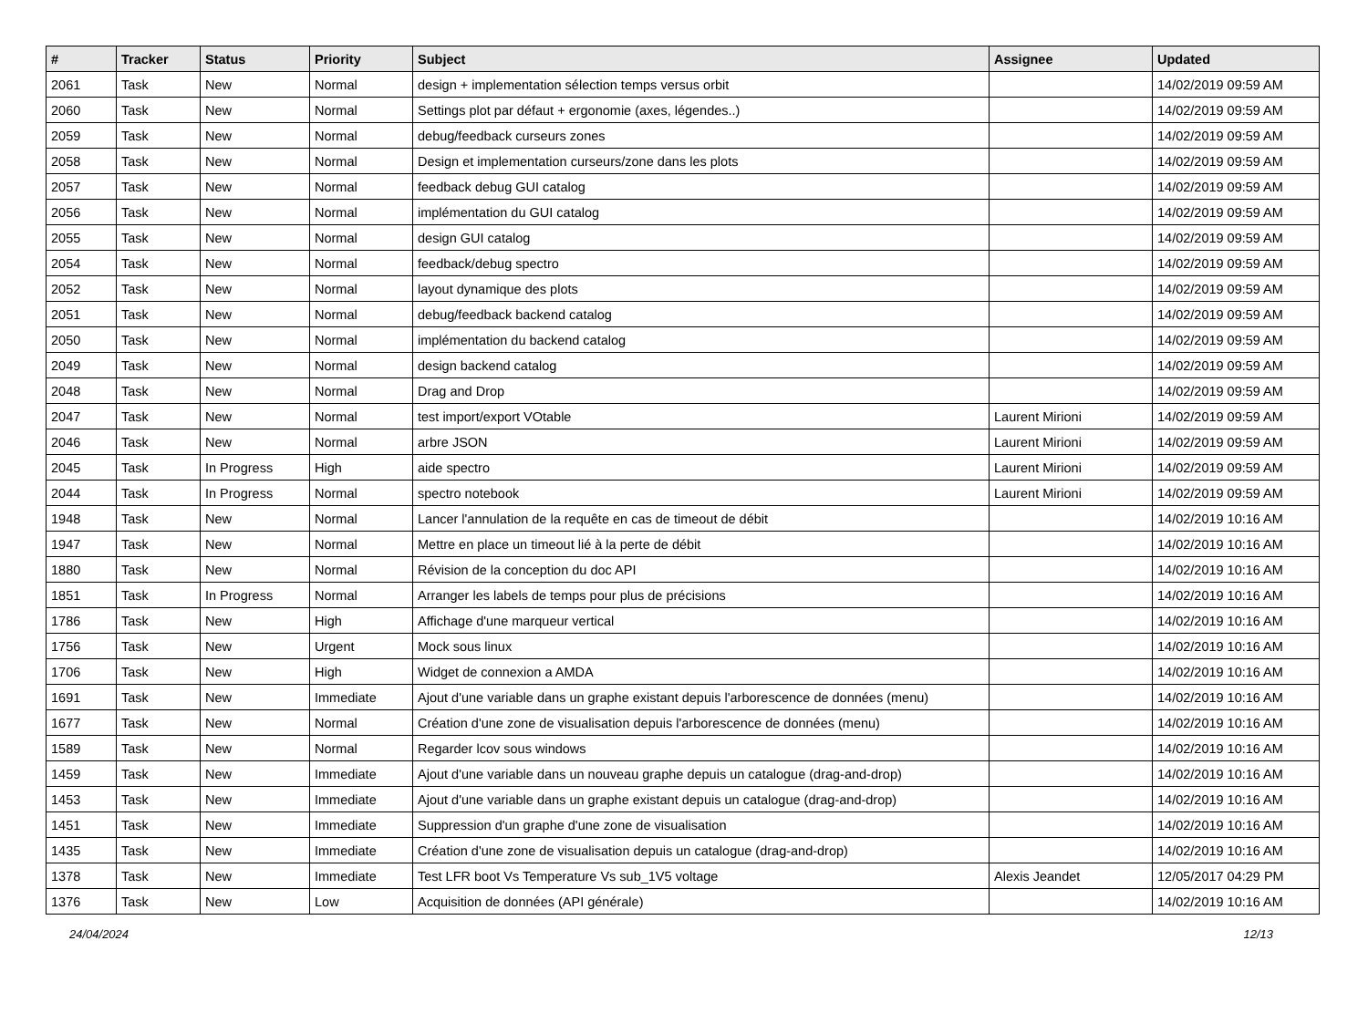| # | Tracker | Status | Priority | Subject | Assignee | Updated |
| --- | --- | --- | --- | --- | --- | --- |
| 2061 | Task | New | Normal | design + implementation sélection temps versus orbit | | 14/02/2019 09:59 AM |
| 2060 | Task | New | Normal | Settings plot par défaut + ergonomie (axes, légendes..) | | 14/02/2019 09:59 AM |
| 2059 | Task | New | Normal | debug/feedback curseurs zones | | 14/02/2019 09:59 AM |
| 2058 | Task | New | Normal | Design et implementation curseurs/zone dans les plots | | 14/02/2019 09:59 AM |
| 2057 | Task | New | Normal | feedback debug GUI catalog | | 14/02/2019 09:59 AM |
| 2056 | Task | New | Normal | implémentation du GUI catalog | | 14/02/2019 09:59 AM |
| 2055 | Task | New | Normal | design GUI catalog | | 14/02/2019 09:59 AM |
| 2054 | Task | New | Normal | feedback/debug spectro | | 14/02/2019 09:59 AM |
| 2052 | Task | New | Normal | layout dynamique des plots | | 14/02/2019 09:59 AM |
| 2051 | Task | New | Normal | debug/feedback backend catalog | | 14/02/2019 09:59 AM |
| 2050 | Task | New | Normal | implémentation du backend catalog | | 14/02/2019 09:59 AM |
| 2049 | Task | New | Normal | design backend catalog | | 14/02/2019 09:59 AM |
| 2048 | Task | New | Normal | Drag and Drop | | 14/02/2019 09:59 AM |
| 2047 | Task | New | Normal | test import/export VOtable | Laurent Mirioni | 14/02/2019 09:59 AM |
| 2046 | Task | New | Normal | arbre JSON | Laurent Mirioni | 14/02/2019 09:59 AM |
| 2045 | Task | In Progress | High | aide spectro | Laurent Mirioni | 14/02/2019 09:59 AM |
| 2044 | Task | In Progress | Normal | spectro notebook | Laurent Mirioni | 14/02/2019 09:59 AM |
| 1948 | Task | New | Normal | Lancer l'annulation de la requête en cas de timeout de débit | | 14/02/2019 10:16 AM |
| 1947 | Task | New | Normal | Mettre en place un timeout lié à la perte de débit | | 14/02/2019 10:16 AM |
| 1880 | Task | New | Normal | Révision de la conception du doc API | | 14/02/2019 10:16 AM |
| 1851 | Task | In Progress | Normal | Arranger les labels de temps pour plus de précisions | | 14/02/2019 10:16 AM |
| 1786 | Task | New | High | Affichage d'une marqueur vertical | | 14/02/2019 10:16 AM |
| 1756 | Task | New | Urgent | Mock sous linux | | 14/02/2019 10:16 AM |
| 1706 | Task | New | High | Widget de connexion a AMDA | | 14/02/2019 10:16 AM |
| 1691 | Task | New | Immediate | Ajout d'une variable dans un graphe existant depuis l'arborescence de données (menu) | | 14/02/2019 10:16 AM |
| 1677 | Task | New | Normal | Création d'une zone de visualisation depuis l'arborescence de données (menu) | | 14/02/2019 10:16 AM |
| 1589 | Task | New | Normal | Regarder lcov sous windows | | 14/02/2019 10:16 AM |
| 1459 | Task | New | Immediate | Ajout d'une variable dans un nouveau graphe depuis un catalogue (drag-and-drop) | | 14/02/2019 10:16 AM |
| 1453 | Task | New | Immediate | Ajout d'une variable dans un graphe existant depuis un catalogue (drag-and-drop) | | 14/02/2019 10:16 AM |
| 1451 | Task | New | Immediate | Suppression d'un graphe d'une zone de visualisation | | 14/02/2019 10:16 AM |
| 1435 | Task | New | Immediate | Création d'une zone de visualisation depuis un catalogue (drag-and-drop) | | 14/02/2019 10:16 AM |
| 1378 | Task | New | Immediate | Test LFR boot Vs Temperature Vs sub_1V5 voltage | Alexis Jeandet | 12/05/2017 04:29 PM |
| 1376 | Task | New | Low | Acquisition de données (API générale) | | 14/02/2019 10:16 AM |
24/04/2024 12/13